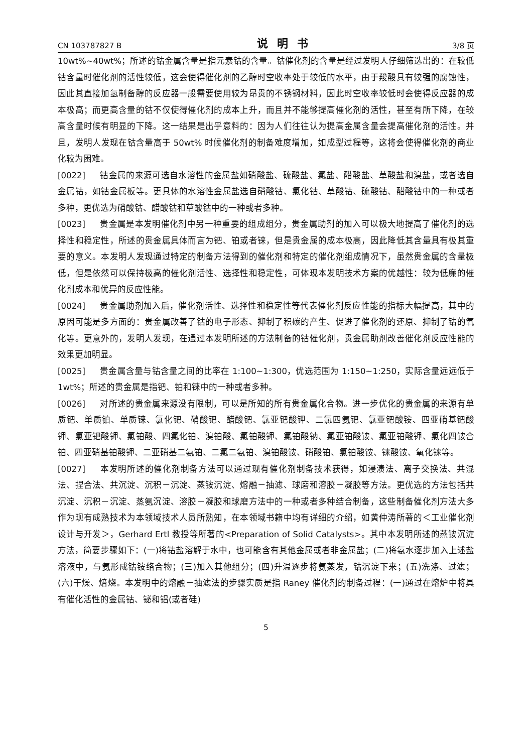CN 103787827 B 说明书 3/8 页
10wt%~40wt%；所述的钴金属含量是指元素钴的含量。钴催化剂的含量是经过发明人仔细筛选出的：在较低钴含量时催化剂的活性较低，这会使得催化剂的乙醇时空收率处于较低的水平，由于羧酸具有较强的腐蚀性，因此其直接加氢制备醇的反应器一般需要使用较为昂贵的不锈钢材料，因此时空收率较低时会使得反应器的成本极高；而更高含量的钴不仅使得催化剂的成本上升，而且并不能够提高催化剂的活性，甚至有所下降，在较高含量时候有明显的下降。这一结果是出乎意料的：因为人们往往认为提高金属含量会提高催化剂的活性。并且，发明人发现在钴含量高于 50wt% 时候催化剂的制备难度增加，如成型过程等，这将会使得催化剂的商业化较为困难。
[0022] 钴金属的来源可选自水溶性的金属盐如硝酸盐、硫酸盐、氯盐、醋酸盐、草酸盐和溴盐，或者选自金属钴，如钴金属板等。更具体的水溶性金属盐选自硝酸钴、氯化钴、草酸钴、硫酸钴、醋酸钴中的一种或者多种，更优选为硝酸钴、醋酸钴和草酸钴中的一种或者多种。
[0023] 贵金属是本发明催化剂中另一种重要的组成组分，贵金属助剂的加入可以极大地提高了催化剂的选择性和稳定性，所述的贵金属具体而言为钯、铂或者铼，但是贵金属的成本极高，因此降低其含量具有极其重要的意义。本发明人发现通过特定的制备方法得到的催化剂和特定的催化剂组成情况下，虽然贵金属的含量极低，但是依然可以保持极高的催化剂活性、选择性和稳定性，可体现本发明技术方案的优越性：较为低廉的催化剂成本和优异的反应性能。
[0024] 贵金属助剂加入后，催化剂活性、选择性和稳定性等代表催化剂反应性能的指标大幅提高，其中的原因可能是多方面的：贵金属改善了钴的电子形态、抑制了积碳的产生、促进了催化剂的还原、抑制了钴的氧化等。更意外的，发明人发现，在通过本发明所述的方法制备的钴催化剂，贵金属助剂改善催化剂反应性能的效果更加明显。
[0025] 贵金属含量与钴含量之间的比率在 1:100~1:300，优选范围为 1:150~1:250，实际含量远远低于 1wt%；所述的贵金属是指钯、铂和铼中的一种或者多种。
[0026] 对所述的贵金属来源没有限制，可以是所知的所有贵金属化合物。进一步优化的贵金属的来源有单质钯、单质铂、单质铼、氯化钯、硝酸钯、醋酸钯、氯亚钯酸钾、二氯四氨钯、氯亚钯酸铵、四亚硝基钯酸钾、氯亚钯酸钾、氯铂酸、四氯化铂、溴铂酸、氯铂酸钾、氯铂酸钠、氯亚铂酸铵、氯亚铂酸钾、氯化四铵合铂、四亚硝基铂酸钾、二亚硝基二氨铂、二氯二氨铂、溴铂酸铵、硝酸铂、氯铂酸铵、铼酸铵、氧化铼等。
[0027] 本发明所述的催化剂制备方法可以通过现有催化剂制备技术获得，如浸渍法、离子交换法、共混法、捏合法、共沉淀、沉积－沉淀、蒸铵沉淀、熔融－抽滤、球磨和溶胶－凝胶等方法。更优选的方法包括共沉淀、沉积－沉淀、蒸氨沉淀、溶胶－凝胶和球磨方法中的一种或者多种结合制备，这些制备催化剂方法大多作为现有成熟技术为本领域技术人员所熟知，在本领域书籍中均有详细的介绍，如黄仲涛所著的＜工业催化剂设计与开发＞，Gerhard Ertl 教授等所著的<Preparation of Solid Catalysts>。其中本发明所述的蒸铵沉淀方法，简要步骤如下：(一)将钴盐溶解于水中，也可能含有其他金属或者非金属盐；(二)将氨水逐步加入上述盐溶液中，与氨形成钴铵络合物；(三)加入其他组分；(四)升温逐步将氨蒸发，钴沉淀下来；(五)洗涤、过滤；(六)干燥、焙烧。本发明中的熔融－抽滤法的步骤实质是指 Raney 催化剂的制备过程：(一)通过在熔炉中将具有催化活性的金属钴、铋和铝(或者硅)
5